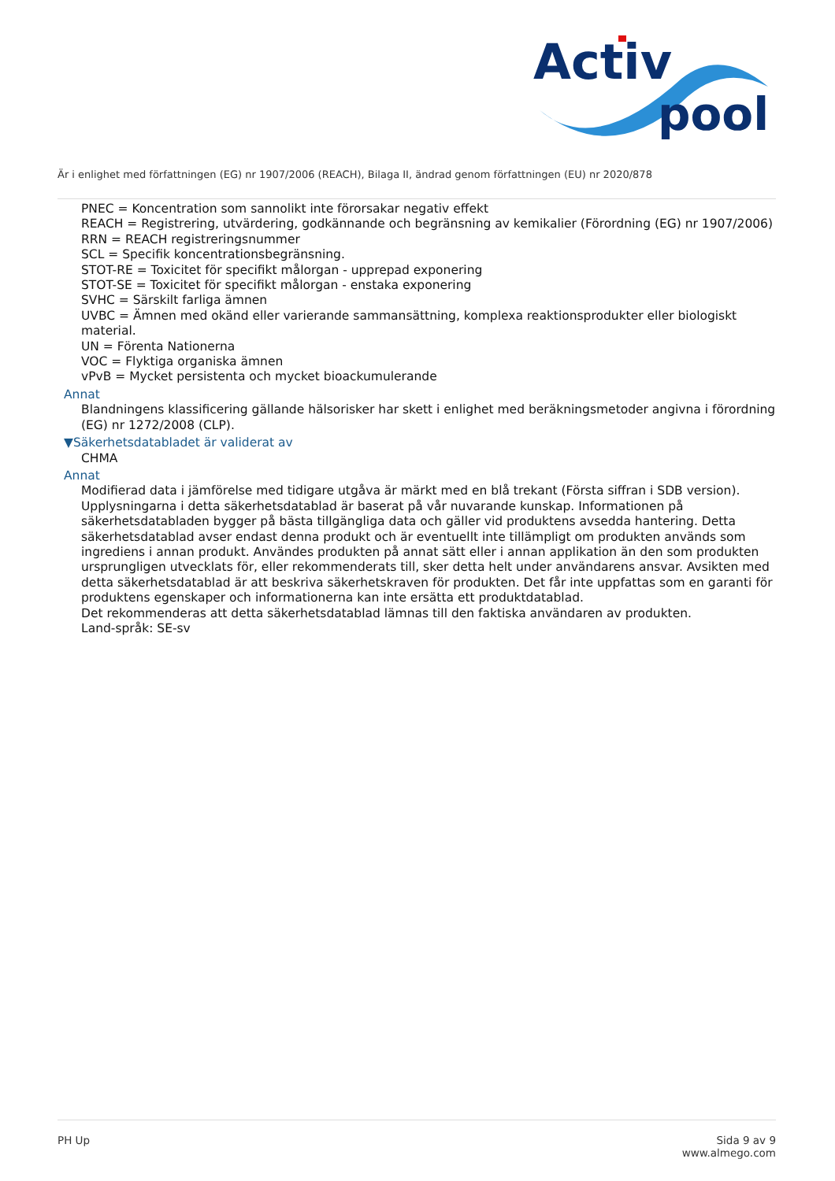Activ
pool
Är i enlighet med författningen (EG) nr 1907/2006 (REACH), Bilaga II, ändrad genom författningen (EU) nr 2020/878
PNEC = Koncentration som sannolikt inte förorsakar negativ effekt
REACH = Registrering, utvärdering, godkännande och begränsning av kemikalier (Förordning (EG) nr 1907/2006)
RRN = REACH registreringsnummer
SCL = Specifik koncentrationsbegränsning.
STOT-RE = Toxicitet för specifikt målorgan - upprepad exponering
STOT-SE = Toxicitet för specifikt målorgan - enstaka exponering
SVHC = Särskilt farliga ämnen
UVBC = Ämnen med okänd eller varierande sammansättning, komplexa reaktionsprodukter eller biologiskt material.
UN = Förenta Nationerna
VOC = Flyktiga organiska ämnen
vPvB = Mycket persistenta och mycket bioackumulerande
Annat
Blandningens klassificering gällande hälsorisker har skett i enlighet med beräkningsmetoder angivna i förordning (EG) nr 1272/2008 (CLP).
▼Säkerhetsdatabladet är validerat av
CHMA
Annat
Modifierad data i jämförelse med tidigare utgåva är märkt med en blå trekant (Första siffran i SDB version).
Upplysningarna i detta säkerhetsdatablad är baserat på vår nuvarande kunskap. Informationen på säkerhetsdatabladen bygger på bästa tillgängliga data och gäller vid produktens avsedda hantering. Detta säkerhetsdatablad avser endast denna produkt och är eventuellt inte tillämpligt om produkten används som ingrediens i annan produkt. Användes produkten på annat sätt eller i annan applikation än den som produkten ursprungligen utvecklats för, eller rekommenderats till, sker detta helt under användarens ansvar. Avsikten med detta säkerhetsdatablad är att beskriva säkerhetskraven för produkten. Det får inte uppfattas som en garanti för produktens egenskaper och informationerna kan inte ersätta ett produktdatablad.
Det rekommenderas att detta säkerhetsdatablad lämnas till den faktiska användaren av produkten.
Land-språk: SE-sv
PH Up Sida 9 av 9
www.almego.com